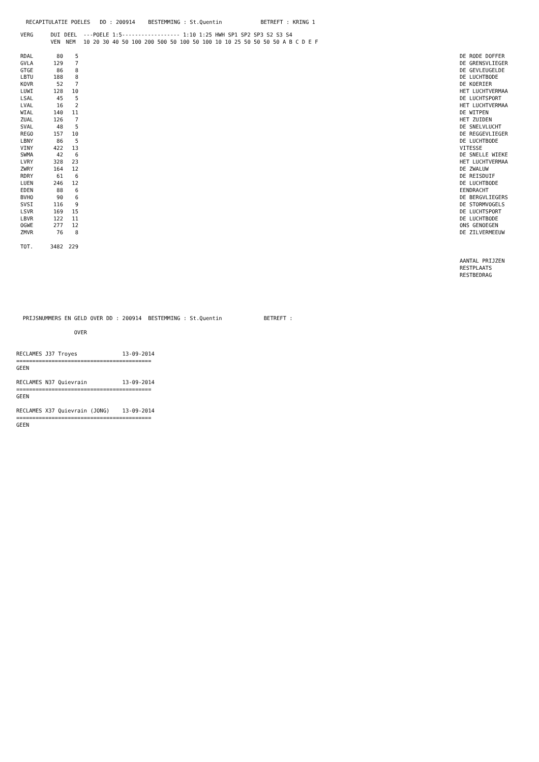RECAPITULATIE POELES   DD : 200914    BESTEMMING : St.Quentin            BETREFT : KRING 1
| VERG | DUI | DEEL | ---POELE 1:5------------------ 1:10 1:25 HWH SP1 SP2 SP3 S2 S3 S4 | |
| --- | --- | --- | --- | --- |
| | VEN | NEM | 10 20 30 40 50 100 200 500 50 100 50 100 10 10 25 50 50 50 50 A B C D E F | |
| RDAL | 80 | 5 | | DE RODE DOFFER |
| GVLA | 129 | 7 | | DE GRENSVLIEGER |
| GTGE | 86 | 8 | | DE GEVLEUGELDE |
| LBTU | 188 | 8 | | DE LUCHTBODE |
| KOVR | 52 | 7 | | DE KOERIER |
| LUWI | 128 | 10 | | HET LUCHTVERMAA |
| LSAL | 45 | 5 | | DE LUCHTSPORT |
| LVAL | 16 | 2 | | HET LUCHTVERMAA |
| WIAL | 140 | 11 | | DE WITPEN |
| ZUAL | 126 | 7 | | HET ZUIDEN |
| SVAL | 48 | 5 | | DE SNELVLUCHT |
| REGO | 157 | 10 | | DE REGGEVLIEGER |
| LBNY | 86 | 5 | | DE LUCHTBODE |
| VINY | 422 | 13 | | VITESSE |
| SWMA | 42 | 6 | | DE SNELLE WIEKE |
| LVRY | 328 | 23 | | HET LUCHTVERMAA |
| ZWRY | 164 | 12 | | DE ZWALUW |
| RDRY | 61 | 6 | | DE REISDUIF |
| LUEN | 246 | 12 | | DE LUCHTBODE |
| EDEN | 88 | 6 | | EENDRACHT |
| BVHO | 90 | 6 | | DE BERGVLIEGERS |
| SVSI | 116 | 9 | | DE STORMVOGELS |
| LSVR | 169 | 15 | | DE LUCHTSPORT |
| LBVR | 122 | 11 | | DE LUCHTBODE |
| OGWE | 277 | 12 | | ONS GENOEGEN |
| ZMVR | 76 | 8 | | DE ZILVERMEEUW |
| TOT. | 3482 | 229 | | |
| | | | | AANTAL PRIJZEN |
| | | | | RESTPLAATS |
| | | | | RESTBEDRAG |
  PRIJSNUMMERS EN GELD OVER DD : 200914  BESTEMMING : St.Quentin             BETREFT :

                  OVER


RECLAMES J37 Troyes              13-09-2014
==========================================
GEEN

RECLAMES N37 Quievrain           13-09-2014
==========================================
GEEN

RECLAMES X37 Quievrain (JONG)    13-09-2014
==========================================
GEEN